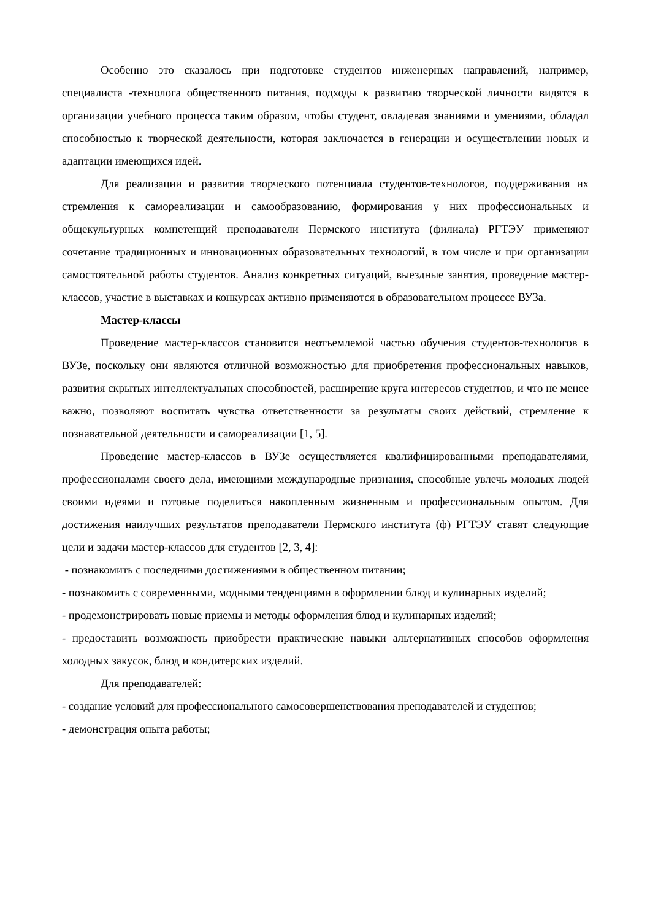Особенно это сказалось при подготовке студентов инженерных направлений, например, специалиста -технолога общественного питания, подходы к развитию творческой личности видятся в организации учебного процесса таким образом, чтобы студент, овладевая знаниями и умениями, обладал способностью к творческой деятельности, которая заключается в генерации и осуществлении новых и адаптации имеющихся идей.
Для реализации и развития творческого потенциала студентов-технологов, поддерживания их стремления к самореализации и самообразованию, формирования у них профессиональных и общекультурных компетенций преподаватели Пермского института (филиала) РГТЭУ применяют сочетание традиционных и инновационных образовательных технологий, в том числе и при организации самостоятельной работы студентов. Анализ конкретных ситуаций, выездные занятия, проведение мастер-классов, участие в выставках и конкурсах активно применяются в образовательном процессе ВУЗа.
Мастер-классы
Проведение мастер-классов становится неотъемлемой частью обучения студентов-технологов в ВУЗе, поскольку они являются отличной возможностью для приобретения профессиональных навыков, развития скрытых интеллектуальных способностей, расширение круга интересов студентов, и что не менее важно, позволяют воспитать чувства ответственности за результаты своих действий, стремление к познавательной деятельности и самореализации [1, 5].
Проведение мастер-классов в ВУЗе осуществляется квалифицированными преподавателями, профессионалами своего дела, имеющими международные признания, способные увлечь молодых людей своими идеями и готовые поделиться накопленным жизненным и профессиональным опытом. Для достижения наилучших результатов преподаватели Пермского института (ф) РГТЭУ ставят следующие цели и задачи мастер-классов для студентов [2, 3, 4]:
- познакомить с последними достижениями в общественном питании;
- познакомить с современными, модными тенденциями в оформлении блюд и кулинарных изделий;
- продемонстрировать новые приемы и методы оформления блюд и кулинарных изделий;
- предоставить возможность приобрести практические навыки альтернативных способов оформления холодных закусок, блюд и кондитерских изделий.
Для преподавателей:
- создание условий для профессионального самосовершенствования преподавателей и студентов;
- демонстрация опыта работы;